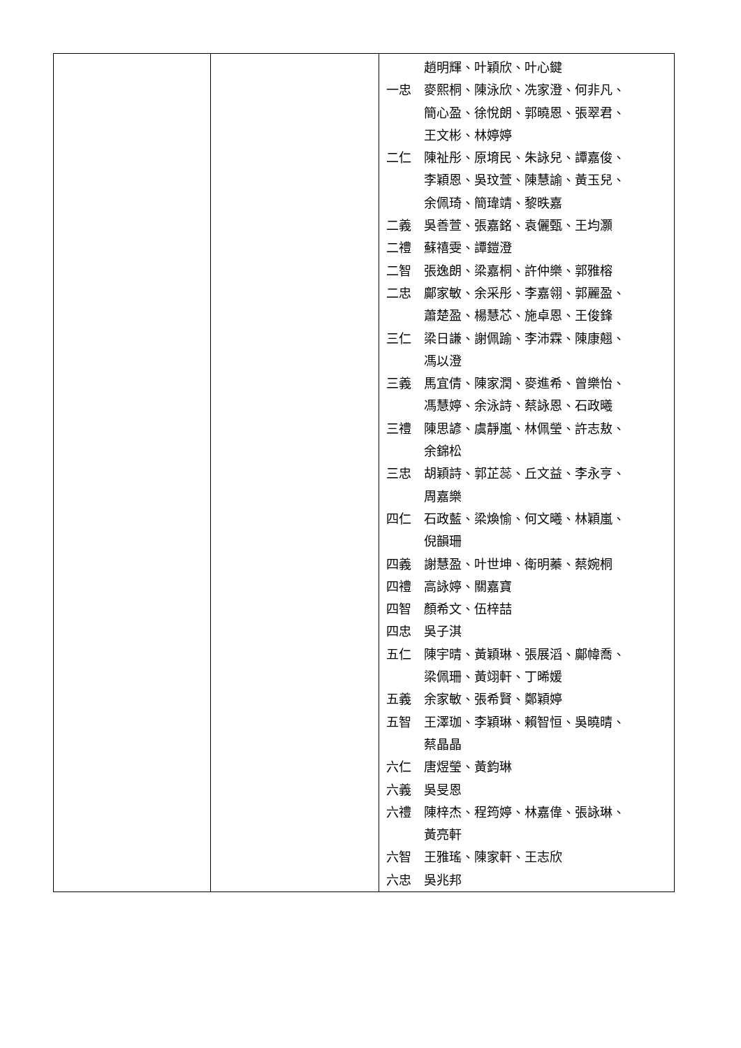| | | 趙明輝、叶穎欣、叶心鍵 一忠 麥熙桐、陳泳欣、冼家澄、何非凡、 簡心盈、徐悅朗、郭曉恩、張翠君、 王文彬、林婷婷 二仁 陳祉彤、原堉民、朱詠兒、譚嘉俊、 李穎恩、吳玟萱、陳慧諭、黃玉兒、 余佩琦、簡瑋靖、黎昳嘉 二義 吳善萱、張嘉銘、袁儷甄、王均灝 二禮 蘇禧雯、譚鎧澄 二智 張逸朗、梁嘉桐、許仲樂、郭雅榕 二忠 鄺家敏、余采彤、李嘉翎、郭麗盈、 蕭楚盈、楊慧芯、施卓恩、王俊鋒 三仁 梁日謙、謝佩踰、李沛霖、陳康翹、 馮以澄 三義 馬宜倩、陳家潤、麥進希、曾樂怡、 馮慧婷、余泳詩、蔡詠恩、石政曦 三禮 陳思諺、虞靜嵐、林佩瑩、許志敖、 余錦松 三忠 胡穎詩、郭芷蕊、丘文益、李永亨、 周嘉樂 四仁 石政藍、梁煥愉、何文曦、林穎嵐、 倪韻珊 四義 謝慧盈、叶世坤、衛明蓁、蔡婉桐 四禮 高詠婷、關嘉寶 四智 顏希文、伍梓喆 四忠 吳子淇 五仁 陳宇晴、黃穎琳、張展滔、鄺幃喬、 梁佩珊、黃翊軒、丁晞媛 五義 余家敏、張希賢、鄭穎婷 五智 王澤珈、李穎琳、賴智恒、吳曉晴、 蔡晶晶 六仁 唐煜瑩、黃鈞琳 六義 吳旻恩 六禮 陳梓杰、程筠婷、林嘉偉、張詠琳、 黃亮軒 六智 王雅瑤、陳家軒、王志欣 六忠 吳兆邦 |